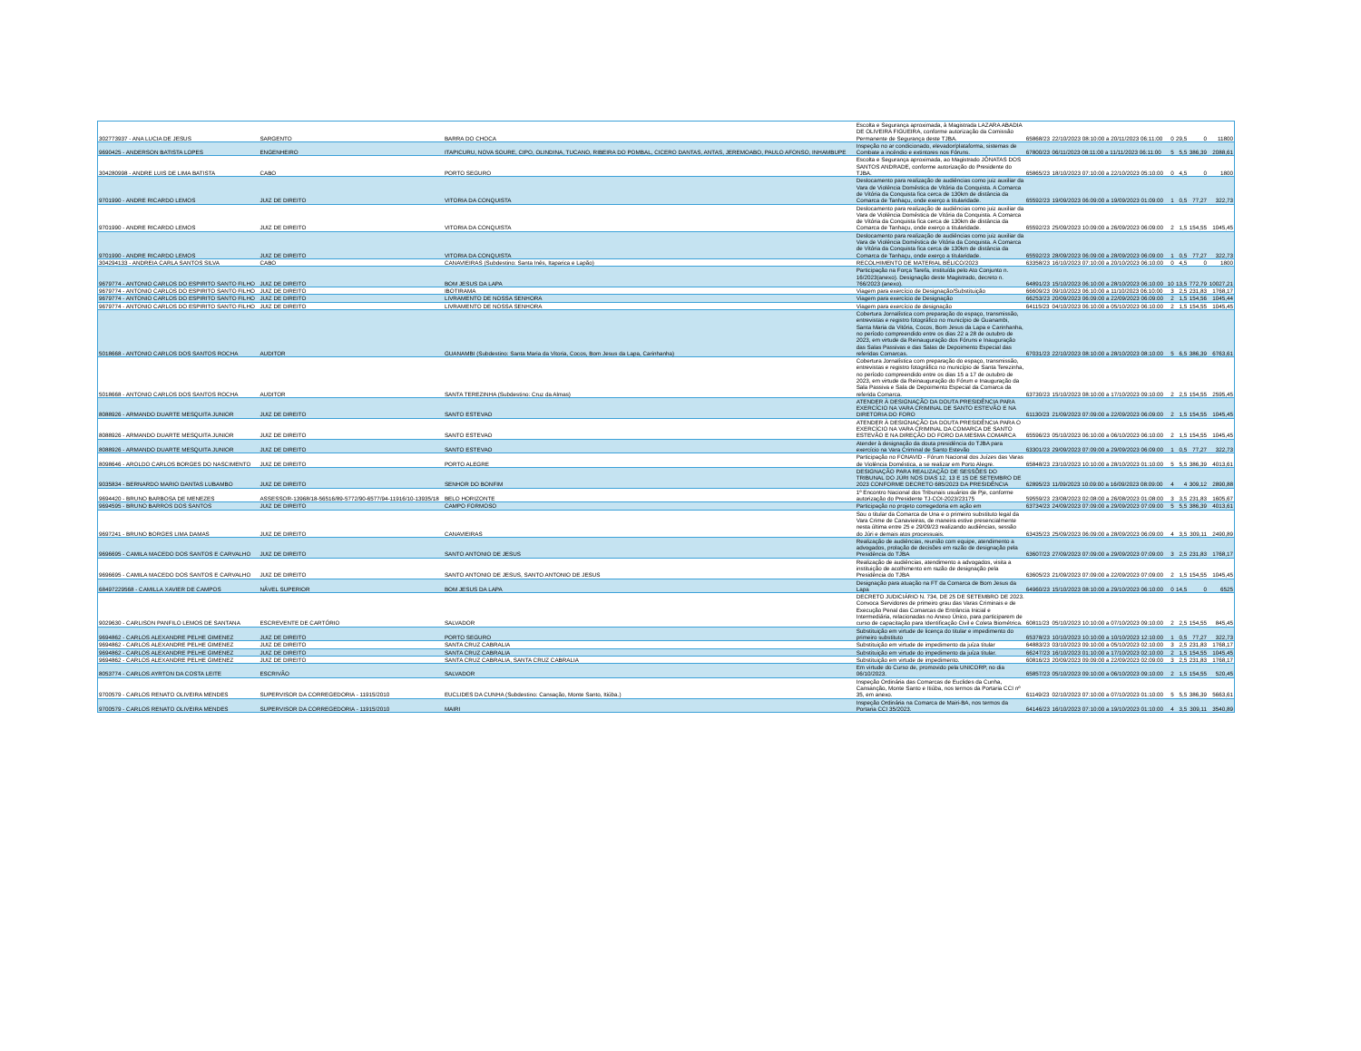| 302773937 - ANA LUCIA DE JESUS | SARGENTO | BARRA DO CHOCA | Escolta e Segurança aproximada, à Magistrada LAZARA ABADIA DE OLIVEIRA FIGUEIRA, conforme autorização da Comissão Permanente de Segurança deste TJBA. | 65868/23 | 22/10/2023 08:10:00 a 20/11/2023 06:11:00 | 0 | 29,5 | 0 | 11800 |
| 9690425 - ANDERSON BATISTA LOPES | ENGENHEIRO | ITAPICURU, NOVA SOURE, CIPO, OLINDINA, TUCANO, RIBEIRA DO POMBAL, CICERO DANTAS, ANTAS, JEREMOABO, PAULO AFONSO, INHAMBUPE | Inspeção no ar condicionado, elevador/plataforma, sistemas de Combate a incêndio e extintores nos Fóruns. | 67800/23 | 06/11/2023 08:11:00 a 11/11/2023 06:11:00 | 5 | 5,5 | 386,39 | 2088,61 |
| 304280998 - ANDRE LUIS DE LIMA BATISTA | CABO | PORTO SEGURO | Escolta e Segurança aproximada, ao Magistrado JÔNATAS DOS SANTOS ANDRADE, conforme autorização do Presidente do TJBA. | 65865/23 | 18/10/2023 07:10:00 a 22/10/2023 05:10:00 | 0 | 4,5 | 0 | 1800 |
| 9701990 - ANDRE RICARDO LEMOS | JUIZ DE DIREITO | VITORIA DA CONQUISTA | Deslocamento para realização de audiências como juiz auxiliar da Vara de Violência Doméstica de Vitória da Conquista. A Comarca de Vitória da Conquista fica cerca de 130km de distância da Comarca de Tanhaçu, onde exerço a titularidade. | 65592/23 | 19/09/2023 06:09:00 a 19/09/2023 01:09:00 | 1 | 0,5 | 77,27 | 322,73 |
| 9701990 - ANDRE RICARDO LEMOS | JUIZ DE DIREITO | VITORIA DA CONQUISTA | Deslocamento para realização de audiências como juiz auxiliar da Vara de Violência Doméstica de Vitória da Conquista. A Comarca de Vitória da Conquista fica cerca de 130km de distância da Comarca de Tanhaçu, onde exerço a titularidade. | 65592/23 | 25/09/2023 10:09:00 a 26/09/2023 06:09:00 | 2 | 1,5 | 154,55 | 1045,45 |
| 9701990 - ANDRE RICARDO LEMOS | JUIZ DE DIREITO | VITORIA DA CONQUISTA | Deslocamento para realização de audiências como juiz auxiliar da Vara de Violência Doméstica de Vitória da Conquista. A Comarca de Vitória da Conquista fica cerca de 130km de distância da Comarca de Tanhaçu, onde exerço a titularidade. | 65592/23 | 28/09/2023 06:09:00 a 28/09/2023 06:09:00 | 1 | 0,5 | 77,27 | 322,73 |
| 304294133 - ANDREIA CARLA SANTOS SILVA | CABO | CANAVIEIRAS (Subdestino: Santa Inês, Itaparica e Lapão) | RECOLHIMENTO DE MATERIAL BÉLICO/2023 | 63358/23 | 16/10/2023 07:10:00 a 20/10/2023 06:10:00 | 0 | 4,5 | 0 | 1800 |
| 9679774 - ANTONIO CARLOS DO ESPIRITO SANTO FILHO | JUIZ DE DIREITO | BOM JESUS DA LAPA | Participação na Força Tarefa, instituída pelo Ato Conjunto n. 16/2023(anexo). Designação deste Magistrado, decreto n. 766/2023 (anexo). | 64891/23 | 15/10/2023 06:10:00 a 28/10/2023 06:10:00 | 10 | 13,5 | 772,79 | 10027,21 |
| 9679774 - ANTONIO CARLOS DO ESPIRITO SANTO FILHO | JUIZ DE DIREITO | IBOTIRAMA | Viagem para exercício de Designação/Substituição | 66609/23 | 09/10/2023 06:10:00 a 11/10/2023 06:10:00 | 3 | 2,5 | 231,83 | 1768,17 |
| 9679774 - ANTONIO CARLOS DO ESPIRITO SANTO FILHO | JUIZ DE DIREITO | LIVRAMENTO DE NOSSA SENHORA | Viagem para exercício de Designação | 66253/23 | 20/09/2023 06:09:00 a 22/09/2023 06:09:00 | 2 | 1,5 | 154,56 | 1045,44 |
| 9679774 - ANTONIO CARLOS DO ESPIRITO SANTO FILHO | JUIZ DE DIREITO | LIVRAMENTO DE NOSSA SENHORA | Viagem para exercício de designação | 64115/23 | 04/10/2023 06:10:00 a 05/10/2023 06:10:00 | 2 | 1,5 | 154,55 | 1045,45 |
| 5018668 - ANTONIO CARLOS DOS SANTOS ROCHA | AUDITOR | GUANAMBI (Subdestino: Santa Maria da Vitoria, Cocos, Bom Jesus da Lapa, Carinhanha) | Cobertura Jornalística com preparação do espaço, transmissão, entrevistas e registro fotográfico no município de Guanambi, Santa Maria da Vitória, Cocos, Bom Jesus da Lapa e Carinhanha, no período compreendido entre os dias 22 a 28 de outubro de 2023, em virtude da Reinauguração dos Fóruns e Inauguração das Salas Passivas e das Salas de Depoimento Especial das referidas Comarcas. | 67031/23 | 22/10/2023 08:10:00 a 28/10/2023 08:10:00 | 5 | 6,5 | 386,39 | 6763,61 |
| 5018668 - ANTONIO CARLOS DOS SANTOS ROCHA | AUDITOR | SANTA TEREZINHA (Subdestino: Cruz da Almas) | Cobertura Jornalística com preparação do espaço, transmissão, entrevistas e registro fotográfico no município de Santa Terezinha, no período compreendido entre os dias 15 a 17 de outubro de 2023, em virtude da Reinauguração do Fórum e Inauguração da Sala Passiva e Sala de Depoimento Especial da Comarca da referida Comarca. | 63730/23 | 15/10/2023 08:10:00 a 17/10/2023 09:10:00 | 2 | 2,5 | 154,55 | 2595,45 |
| 8088926 - ARMANDO DUARTE MESQUITA JUNIOR | JUIZ DE DIREITO | SANTO ESTEVAO | ATENDER À DESIGNAÇÃO DA DOUTA PRESIDÊNCIA PARA EXERCÍCIO NA VARA CRIMINAL DE SANTO ESTEVÃO E NA DIRETORIA DO FORO | 61130/23 | 21/09/2023 07:09:00 a 22/09/2023 06:09:00 | 2 | 1,5 | 154,55 | 1045,45 |
| 8088926 - ARMANDO DUARTE MESQUITA JUNIOR | JUIZ DE DIREITO | SANTO ESTEVAO | ATENDER À DESIGNAÇÃO DA DOUTA PRESIDÊNCIA PARA O EXERCÍCIO NA VARA CRIMINAL DA COMARCA DE SANTO ESTEVÃO E NA DIREÇÃO DO FORO DA MESMA COMARCA | 65596/23 | 05/10/2023 06:10:00 a 06/10/2023 06:10:00 | 2 | 1,5 | 154,55 | 1045,45 |
| 8088926 - ARMANDO DUARTE MESQUITA JUNIOR | JUIZ DE DIREITO | SANTO ESTEVAO | Atender à designação da douta presidência do TJBA para exercício na Vara Criminal de Santo Estevão | 63301/23 | 29/09/2023 07:09:00 a 29/09/2023 06:09:00 | 1 | 0,5 | 77,27 | 322,73 |
| 8098646 - AROLDO CARLOS BORGES DO NASCIMENTO | JUIZ DE DIREITO | PORTO ALEGRE | Participação no FONAVID - Fórum Nacional dos Juízes das Varas de Violência Doméstica, a se realizar em Porto Alegre. | 65848/23 | 23/10/2023 10:10:00 a 28/10/2023 01:10:00 | 5 | 5,5 | 386,39 | 4013,61 |
| 9035834 - BERNARDO MARIO DANTAS LUBAMBO | JUIZ DE DIREITO | SENHOR DO BONFIM | DESIGNAÇÃO PARA REALIZAÇÃO DE SESSÕES DO TRIBUNAL DO JÚRI NOS DIAS 12, 13 E 15 DE SETEMBRO DE 2023 CONFORME DECRETO 685/2023 DA PRESIDÊNCIA | 62895/23 | 11/09/2023 10:09:00 a 16/09/2023 08:09:00 | 4 | 4 | 309,12 | 2890,88 |
| 9694420 - BRUNO BARBOSA DE MENEZES | ASSESSOR-13968/18-56516/89-5772/90-6577/94-11916/10-13935/18 | BELO HORIZONTE | 1º Encontro Nacional dos Tribunais usuários de Pje, conforme autorização do Presidente TJ-COI-2023/23175 | 59559/23 | 23/08/2023 02:08:00 a 26/08/2023 01:08:00 | 3 | 3,5 | 231,83 | 1605,67 |
| 9694595 - BRUNO BARROS DOS SANTOS | JUIZ DE DIREITO | CAMPO FORMOSO | Participação no projeto corregedoria em ação em | 63734/23 | 24/09/2023 07:09:00 a 29/09/2023 07:09:00 | 5 | 5,5 | 386,39 | 4013,61 |
| 9697241 - BRUNO BORGES LIMA DAMAS | JUIZ DE DIREITO | CANAVIEIRAS | Sou o titular da Comarca de Una e o primeiro substituto legal da Vara Crime de Canavieiras, de maneira estive presencialmente nesta última entre 25 e 29/09/23 realizando audiências, sessão do Júri e demais atos processuais. | 63435/23 | 25/09/2023 06:09:00 a 28/09/2023 06:09:00 | 4 | 3,5 | 309,11 | 2490,89 |
| 9696695 - CAMILA MACEDO DOS SANTOS E CARVALHO | JUIZ DE DIREITO | SANTO ANTONIO DE JESUS | Realização de audiências, reunião com equipe, atendimento a advogados, prolação de decisões em razão de designação pela Presidência do TJBA | 63607/23 | 27/09/2023 07:09:00 a 29/09/2023 07:09:00 | 3 | 2,5 | 231,83 | 1768,17 |
| 9696695 - CAMILA MACEDO DOS SANTOS E CARVALHO | JUIZ DE DIREITO | SANTO ANTONIO DE JESUS, SANTO ANTONIO DE JESUS | Realização de audiências, atendimento a advogados, visita a instituição de acolhimento em razão de designação pela Presidência do TJBA | 63605/23 | 21/09/2023 07:09:00 a 22/09/2023 07:09:00 | 2 | 1,5 | 154,55 | 1045,45 |
| 68497229568 - CAMILLA XAVIER DE CAMPOS | NÂVEL SUPERIOR | BOM JESUS DA LAPA | Designação para atuação na FT da Comarca de Bom Jesus da Lapa | 64960/23 | 15/10/2023 08:10:00 a 29/10/2023 06:10:00 | 0 | 14,5 | 0 | 6525 |
| 9029630 - CARLISON PANFILO LEMOS DE SANTANA | ESCREVENTE DE CARTÓRIO | SALVADOR | DECRETO JUDICIÁRIO N. 734, DE 25 DE SETEMBRO DE 2023. Convoca Servidores de primeiro grau das Varas Criminais e de Execução Penal das Comarcas de Entrância Inicial e Intermediária, relacionadas no Anexo Único, para participarem de curso de capacitação para Identificação Civil e Coleta Biométrica. | 60811/23 | 05/10/2023 10:10:00 a 07/10/2023 09:10:00 | 2 | 2,5 | 154,55 | 845,45 |
| 9694862 - CARLOS ALEXANDRE PELHE GIMENEZ | JUIZ DE DIREITO | PORTO SEGURO | Substituição em virtude de licença do titular e impedimento do primeiro substituto | 65378/23 | 10/10/2023 10:10:00 a 10/10/2023 12:10:00 | 1 | 0,5 | 77,27 | 322,73 |
| 9694862 - CARLOS ALEXANDRE PELHE GIMENEZ | JUIZ DE DIREITO | SANTA CRUZ CABRALIA | Substituição em virtude de impedimento da juíza titular | 64883/23 | 03/10/2023 09:10:00 a 05/10/2023 02:10:00 | 3 | 2,5 | 231,83 | 1768,17 |
| 9694862 - CARLOS ALEXANDRE PELHE GIMENEZ | JUIZ DE DIREITO | SANTA CRUZ CABRALIA | Substituição em virtude do impedimento da juíza titular. | 66247/23 | 16/10/2023 01:10:00 a 17/10/2023 02:10:00 | 2 | 1,5 | 154,55 | 1045,45 |
| 9694862 - CARLOS ALEXANDRE PELHE GIMENEZ | JUIZ DE DIREITO | SANTA CRUZ CABRALIA, SANTA CRUZ CABRALIA | Substituição em virtude de impedimento. | 60816/23 | 20/09/2023 09:09:00 a 22/09/2023 02:09:00 | 3 | 2,5 | 231,83 | 1768,17 |
| 8053774 - CARLOS AYRTON DA COSTA LEITE | ESCRIVÃO | SALVADOR | Em virtude do Curso de, promovido pela UNICORP, no dia 06/10/2023. | 65857/23 | 05/10/2023 09:10:00 a 06/10/2023 09:10:00 | 2 | 1,5 | 154,55 | 520,45 |
| 9700579 - CARLOS RENATO OLIVEIRA MENDES | SUPERVISOR DA CORREGEDORIA - 11915/2010 | EUCLIDES DA CUNHA (Subdestino: Cansação, Monte Santo, Itiúba.) | Inspeção Ordinária das Comarcas de Euclides da Cunha, Cansanção, Monte Santo e Itiúba, nos termos da Portaria CCI nº 35, em anexo. | 61149/23 | 02/10/2023 07:10:00 a 07/10/2023 01:10:00 | 5 | 5,5 | 386,39 | 5663,61 |
| 9700579 - CARLOS RENATO OLIVEIRA MENDES | SUPERVISOR DA CORREGEDORIA - 11915/2010 | MAIRI | Inspeção Ordinária na Comarca de Mairi-BA, nos termos da Portaria CCI 35/2023. | 64146/23 | 16/10/2023 07:10:00 a 19/10/2023 01:10:00 | 4 | 3,5 | 309,11 | 3540,89 |